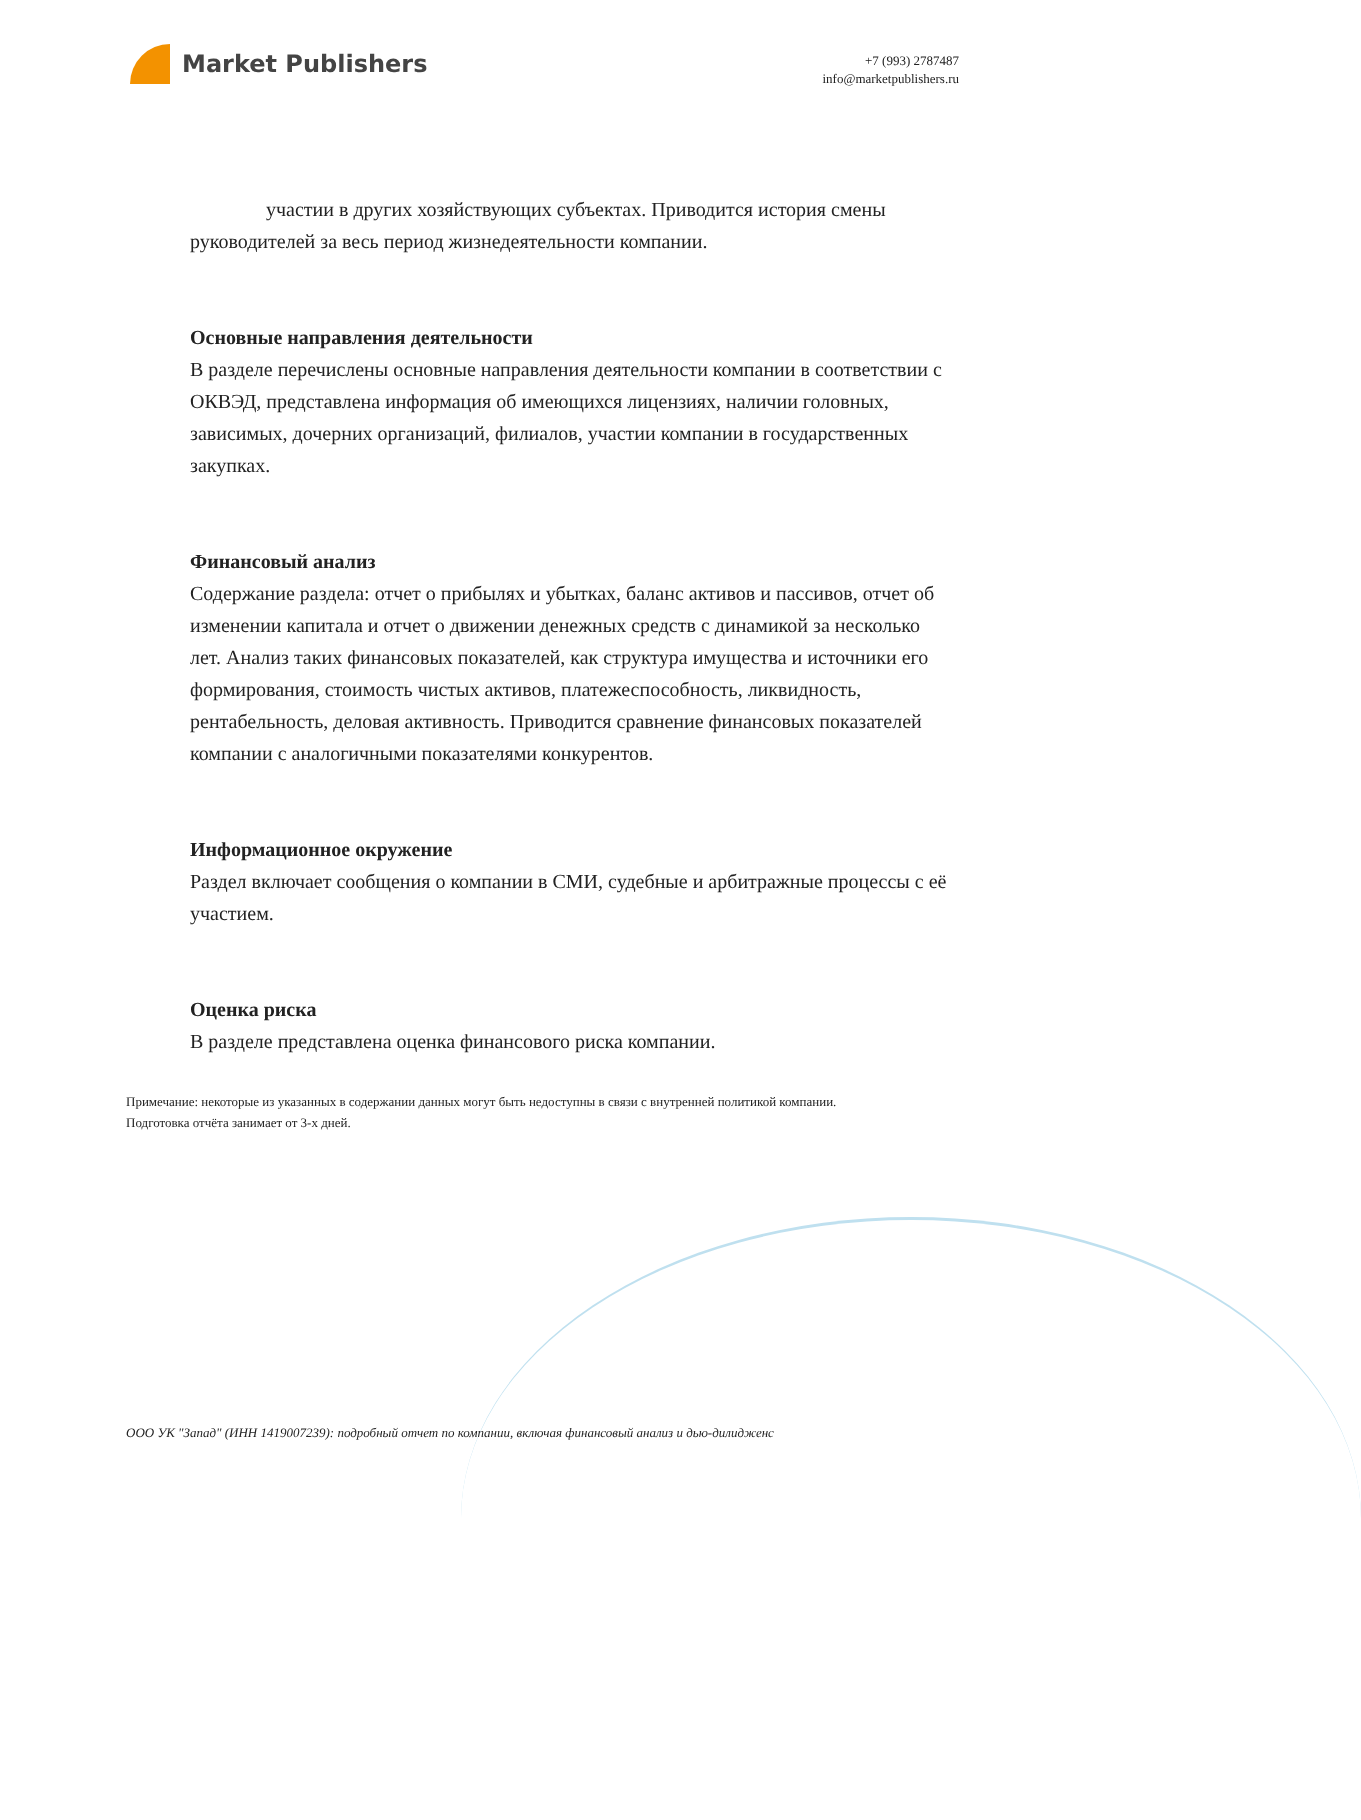Market Publishers
+7 (993) 2787487
info@marketpublishers.ru
участии в других хозяйствующих субъектах. Приводится история смены руководителей за весь период жизнедеятельности компании.
Основные направления деятельности
В разделе перечислены основные направления деятельности компании в соответствии с ОКВЭД, представлена информация об имеющихся лицензиях, наличии головных, зависимых, дочерних организаций, филиалов, участии компании в государственных закупках.
Финансовый анализ
Содержание раздела: отчет о прибылях и убытках, баланс активов и пассивов, отчет об изменении капитала и отчет о движении денежных средств с динамикой за несколько лет. Анализ таких финансовых показателей, как структура имущества и источники его формирования, стоимость чистых активов, платежеспособность, ликвидность, рентабельность, деловая активность. Приводится сравнение финансовых показателей компании с аналогичными показателями конкурентов.
Информационное окружение
Раздел включает сообщения о компании в СМИ, судебные и арбитражные процессы с её участием.
Оценка риска
В разделе представлена оценка финансового риска компании.
Примечание: некоторые из указанных в содержании данных могут быть недоступны в связи с внутренней политикой компании.
Подготовка отчёта занимает от 3-х дней.
ООО УК "Запад" (ИНН 1419007239): подробный отчет по компании, включая финансовый анализ и дью-дилидженс